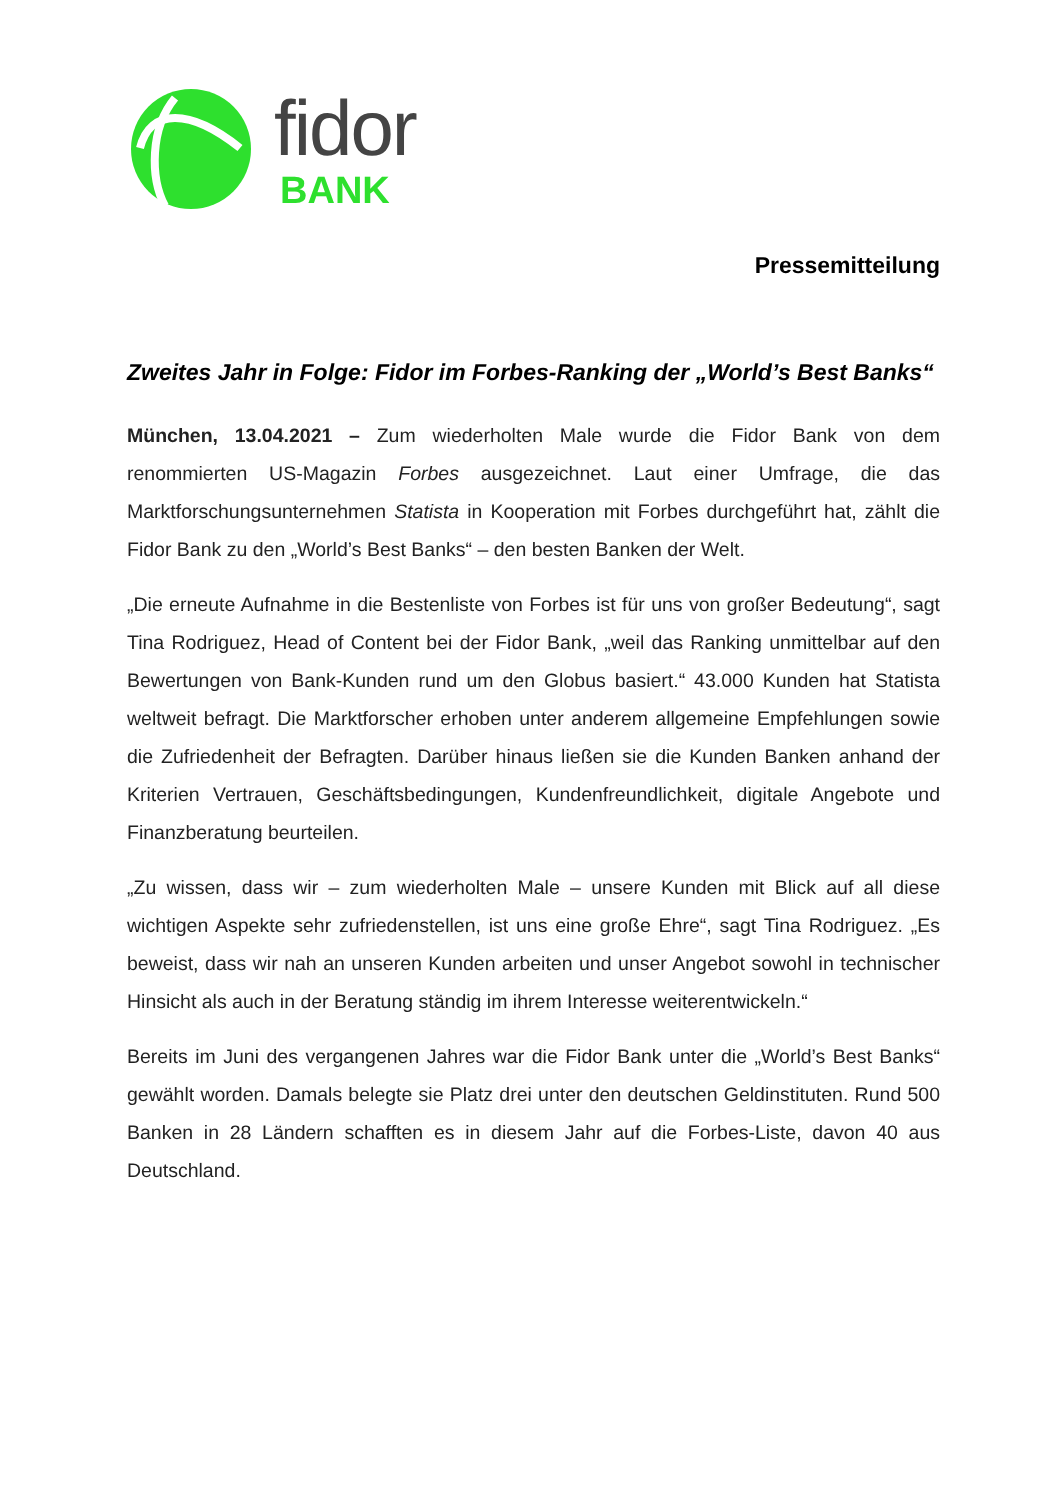fidor
BANK
Pressemitteilung
Zweites Jahr in Folge: Fidor im Forbes-Ranking der „World’s Best Banks“
München, 13.04.2021 – Zum wiederholten Male wurde die Fidor Bank von dem renommierten US-Magazin Forbes ausgezeichnet. Laut einer Umfrage, die das Marktforschungsunternehmen Statista in Kooperation mit Forbes durchgeführt hat, zählt die Fidor Bank zu den „World’s Best Banks“ – den besten Banken der Welt.
„Die erneute Aufnahme in die Bestenliste von Forbes ist für uns von großer Bedeutung“, sagt Tina Rodriguez, Head of Content bei der Fidor Bank, „weil das Ranking unmittelbar auf den Bewertungen von Bank-Kunden rund um den Globus basiert.“ 43.000 Kunden hat Statista weltweit befragt. Die Marktforscher erhoben unter anderem allgemeine Empfehlungen sowie die Zufriedenheit der Befragten. Darüber hinaus ließen sie die Kunden Banken anhand der Kriterien Vertrauen, Geschäftsbedingungen, Kundenfreundlichkeit, digitale Angebote und Finanzberatung beurteilen.
„Zu wissen, dass wir – zum wiederholten Male – unsere Kunden mit Blick auf all diese wichtigen Aspekte sehr zufriedenstellen, ist uns eine große Ehre“, sagt Tina Rodriguez. „Es beweist, dass wir nah an unseren Kunden arbeiten und unser Angebot sowohl in technischer Hinsicht als auch in der Beratung ständig im ihrem Interesse weiterentwickeln.“
Bereits im Juni des vergangenen Jahres war die Fidor Bank unter die „World’s Best Banks“ gewählt worden. Damals belegte sie Platz drei unter den deutschen Geldinstituten. Rund 500 Banken in 28 Ländern schafften es in diesem Jahr auf die Forbes-Liste, davon 40 aus Deutschland.